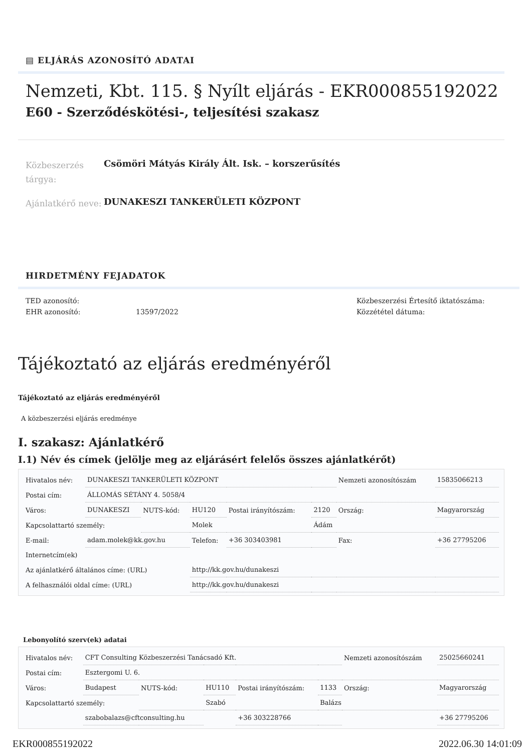▤ ELJÁRÁS AZONOSÍTÓ ADATAI
Nemzeti, Kbt. 115. § Nyílt eljárás - EKR000855192022
E60 - Szerződéskötési-, teljesítési szakasz
Közbeszerzés tárgya:
Csömöri Mátyás Király Ált. Isk. – korszerűsítés
Ajánlatkérő neve:
DUNAKESZI TANKERÜLETI KÖZPONT
HIRDETMÉNY FEJADATOK
TED azonosító:
EHR azonosító:
13597/2022 Közbeszerzési Értesítő iktatószáma:
Közzététel dátuma:
Tájékoztató az eljárás eredményéről
Tájékoztató az eljárás eredményéről
A közbeszerzési eljárás eredménye
I. szakasz: Ajánlatkérő
I.1) Név és címek (jelölje meg az eljárásért felelős összes ajánlatkérőt)
| Hivatalos név: | DUNAKESZI TANKERÜLETI KÖZPONT | | | | | Nemzeti azonosítószám | | 15835066213 |
| Postai cím: | ÁLLOMÁS SÉTÁNY 4. 5058/4 | | | | | | | |
| Város: | DUNAKESZI | NUTS-kód: | HU120 | Postai irányítószám: | 2120 | Ország: | Magyarország | |
| Kapcsolattartó személy: | | | Molek | | Ádám | | | |
| E-mail: | adam.molek@kk.gov.hu | | Telefon: | +36 303403981 | | Fax: | +36 27795206 | |
| Internetcím(ek) | | | | | | | | |
| Az ajánlatkérő általános címe: (URL) | | | http://kk.gov.hu/dunakeszi | | | | | |
| A felhasználói oldal címe: (URL) | | | http://kk.gov.hu/dunakeszi | | | | | |
Lebonyolító szerv(ek) adatai
| Hivatalos név: | CFT Consulting Közbeszerzési Tanácsadó Kft. | | | | | Nemzeti azonosítószám | | 25025660241 |
| Postai cím: | Esztergomi U. 6. | | | | | | | |
| Város: | Budapest | NUTS-kód: | HU110 | Postai irányítószám: | 1133 | Ország: | Magyarország | |
| Kapcsolattartó személy: | | | Szabó | | Balázs | | | |
| | szabobalazs@cftconsulting.hu | | | +36 303228766 | | | +36 27795206 | |
EKR000855192022 2022.06.30 14:01:09